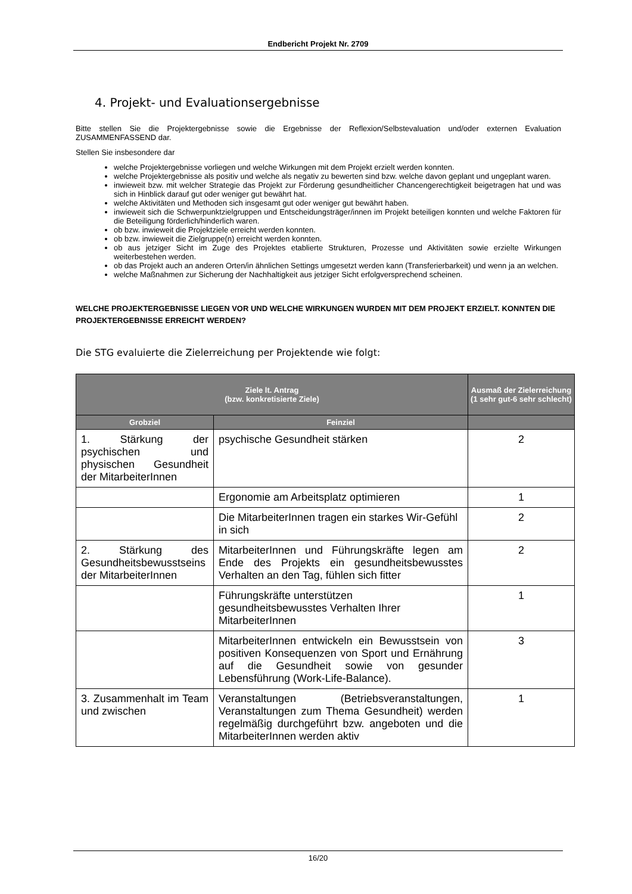Endbericht Projekt Nr. 2709
4. Projekt- und Evaluationsergebnisse
Bitte stellen Sie die Projektergebnisse sowie die Ergebnisse der Reflexion/Selbstevaluation und/oder externen Evaluation ZUSAMMENFASSEND dar.
Stellen Sie insbesondere dar
welche Projektergebnisse vorliegen und welche Wirkungen mit dem Projekt erzielt werden konnten.
welche Projektergebnisse als positiv und welche als negativ zu bewerten sind bzw. welche davon geplant und ungeplant waren.
inwieweit bzw. mit welcher Strategie das Projekt zur Förderung gesundheitlicher Chancengerechtigkeit beigetragen hat und was sich in Hinblick darauf gut oder weniger gut bewährt hat.
welche Aktivitäten und Methoden sich insgesamt gut oder weniger gut bewährt haben.
inwieweit sich die Schwerpunktzielgruppen und Entscheidungsträger/innen im Projekt beteiligen konnten und welche Faktoren für die Beteiligung förderlich/hinderlich waren.
ob bzw. inwieweit die Projektziele erreicht werden konnten.
ob bzw. inwieweit die Zielgruppe(n) erreicht werden konnten.
ob aus jetziger Sicht im Zuge des Projektes etablierte Strukturen, Prozesse und Aktivitäten sowie erzielte Wirkungen weiterbestehen werden.
ob das Projekt auch an anderen Orten/in ähnlichen Settings umgesetzt werden kann (Transferierbarkeit) und wenn ja an welchen.
welche Maßnahmen zur Sicherung der Nachhaltigkeit aus jetziger Sicht erfolgversprechend scheinen.
WELCHE PROJEKTERGEBNISSE LIEGEN VOR UND WELCHE WIRKUNGEN WURDEN MIT DEM PROJEKT ERZIELT. KONNTEN DIE PROJEKTERGEBNISSE ERREICHT WERDEN?
Die STG evaluierte die Zielerreichung per Projektende wie folgt:
| Ziele lt. Antrag (bzw. konkretisierte Ziele) | | Ausmaß der Zielerreichung (1 sehr gut-6 sehr schlecht) |
| --- | --- | --- |
| Grobziel | Feinziel | |
| 1. Stärkung der psychischen und physischen Gesundheit der MitarbeiterInnen | psychische Gesundheit stärken | 2 |
| | Ergonomie am Arbeitsplatz optimieren | 1 |
| | Die MitarbeiterInnen tragen ein starkes Wir-Gefühl in sich | 2 |
| 2. Stärkung des Gesundheitsbewusstseins der MitarbeiterInnen | MitarbeiterInnen und Führungskräfte legen am Ende des Projekts ein gesundheitsbewusstes Verhalten an den Tag, fühlen sich fitter | 2 |
| | Führungskräfte unterstützen gesundheitsbewusstes Verhalten Ihrer MitarbeiterInnen | 1 |
| | MitarbeiterInnen entwickeln ein Bewusstsein von positiven Konsequenzen von Sport und Ernährung auf die Gesundheit sowie von gesunder Lebensführung (Work-Life-Balance). | 3 |
| 3. Zusammenhalt im Team und zwischen | Veranstaltungen (Betriebsveranstaltungen, Veranstaltungen zum Thema Gesundheit) werden regelmäßig durchgeführt bzw. angeboten und die MitarbeiterInnen werden aktiv | 1 |
16/20